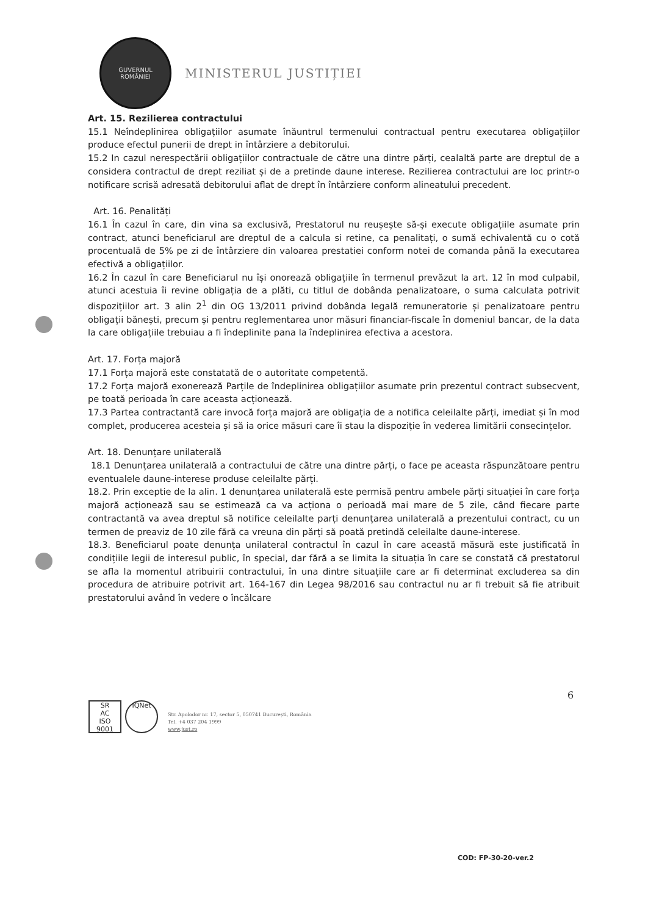GUVERNUL
ROMÂNIEI
MINISTERUL JUSTIȚIEI
Art. 15. Rezilierea contractului
15.1 Neîndeplinirea obligațiilor asumate înăuntrul termenului contractual pentru executarea obligațiilor produce efectul punerii de drept in întârziere a debitorului.
15.2 In cazul nerespectării obligațiilor contractuale de către una dintre părți, cealaltă parte are dreptul de a considera contractul de drept reziliat și de a pretinde daune interese. Rezilierea contractului are loc printr-o notificare scrisă adresată debitorului aflat de drept în întârziere conform alineatului precedent.
Art. 16. Penalități
16.1 În cazul în care, din vina sa exclusivă, Prestatorul nu reușește să-și execute obligațiile asumate prin contract, atunci beneficiarul are dreptul de a calcula si retine, ca penalitați, o sumă echivalentă cu o cotă procentuală de 5% pe zi de întârziere din valoarea prestatiei conform notei de comanda până la executarea efectivă a obligațiilor.
16.2 În cazul în care Beneficiarul nu își onorează obligațiile în termenul prevăzut la art. 12 în mod culpabil, atunci acestuia îi revine obligația de a plăti, cu titlul de dobânda penalizatoare, o suma calculata potrivit dispozițiilor art. 3 alin 2<sup>1</sup> din OG 13/2011 privind dobânda legală remuneratorie și penalizatoare pentru obligații bănești, precum și pentru reglementarea unor măsuri financiar-fiscale în domeniul bancar, de la data la care obligațiile trebuiau a fi îndeplinite pana la îndeplinirea efectiva a acestora.
Art. 17. Forța majoră
17.1 Forța majoră este constatată de o autoritate competentă.
17.2 Forța majoră exonerează Parțile de îndeplinirea obligațiilor asumate prin prezentul contract subsecvent, pe toată perioada în care aceasta acționează.
17.3 Partea contractantă care invocă forța majoră are obligația de a notifica celeilalte părți, imediat și în mod complet, producerea acesteia și să ia orice măsuri care îi stau la dispoziție în vederea limitării consecințelor.
Art. 18. Denunțare unilaterală
18.1 Denunțarea unilaterală a contractului de către una dintre părți, o face pe aceasta răspunzătoare pentru eventualele daune-interese produse celeilalte părți.
18.2. Prin exceptie de la alin. 1 denunțarea unilaterală este permisă pentru ambele părți situației în care forța majoră acționează sau se estimează ca va acționa o perioadă mai mare de 5 zile, când fiecare parte contractantă va avea dreptul să notifice celeilalte parți denunțarea unilaterală a prezentului contract, cu un termen de preaviz de 10 zile fără ca vreuna din părți să poată pretindă celeilalte daune-interese.
18.3. Beneficiarul poate denunța unilateral contractul în cazul în care această măsură este justificată în condițiile legii de interesul public, în special, dar fără a se limita la situația în care se constată că prestatorul se afla la momentul atribuirii contractului, în una dintre situațiile care ar fi determinat excluderea sa din procedura de atribuire potrivit art. 164-167 din Legea 98/2016 sau contractul nu ar fi trebuit să fie atribuit prestatorului având în vedere o încălcare
6
SR
AC
ISO 9001
IQNet
Str. Apolodor nr. 17, sector 5, 050741 București, România
Tel. +4 037 204 1999
www.just.ro
COD: FP-30-20-ver.2